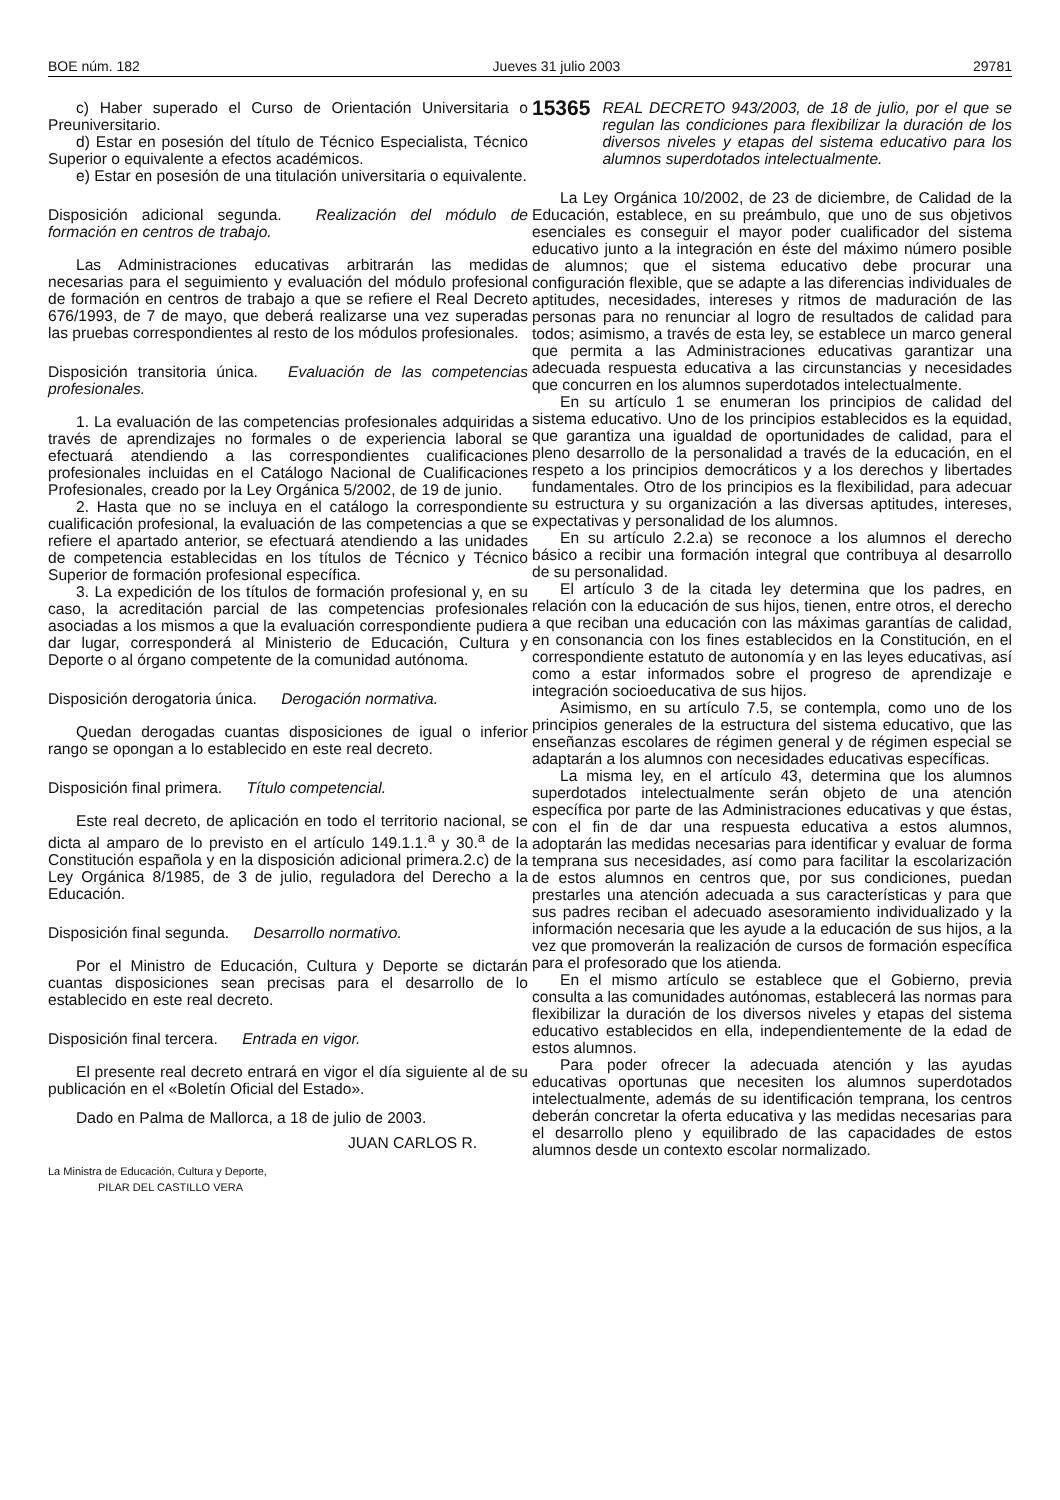BOE núm. 182 Jueves 31 julio 2003 29781
c) Haber superado el Curso de Orientación Universitaria o Preuniversitario.
d) Estar en posesión del título de Técnico Especialista, Técnico Superior o equivalente a efectos académicos.
e) Estar en posesión de una titulación universitaria o equivalente.
Disposición adicional segunda. Realización del módulo de formación en centros de trabajo.
Las Administraciones educativas arbitrarán las medidas necesarias para el seguimiento y evaluación del módulo profesional de formación en centros de trabajo a que se refiere el Real Decreto 676/1993, de 7 de mayo, que deberá realizarse una vez superadas las pruebas correspondientes al resto de los módulos profesionales.
Disposición transitoria única. Evaluación de las competencias profesionales.
1. La evaluación de las competencias profesionales adquiridas a través de aprendizajes no formales o de experiencia laboral se efectuará atendiendo a las correspondientes cualificaciones profesionales incluidas en el Catálogo Nacional de Cualificaciones Profesionales, creado por la Ley Orgánica 5/2002, de 19 de junio.
2. Hasta que no se incluya en el catálogo la correspondiente cualificación profesional, la evaluación de las competencias a que se refiere el apartado anterior, se efectuará atendiendo a las unidades de competencia establecidas en los títulos de Técnico y Técnico Superior de formación profesional específica.
3. La expedición de los títulos de formación profesional y, en su caso, la acreditación parcial de las competencias profesionales asociadas a los mismos a que la evaluación correspondiente pudiera dar lugar, corresponderá al Ministerio de Educación, Cultura y Deporte o al órgano competente de la comunidad autónoma.
Disposición derogatoria única. Derogación normativa.
Quedan derogadas cuantas disposiciones de igual o inferior rango se opongan a lo establecido en este real decreto.
Disposición final primera. Título competencial.
Este real decreto, de aplicación en todo el territorio nacional, se dicta al amparo de lo previsto en el artículo 149.1.1.<sup>a</sup> y 30.<sup>a</sup> de la Constitución española y en la disposición adicional primera.2.c) de la Ley Orgánica 8/1985, de 3 de julio, reguladora del Derecho a la Educación.
Disposición final segunda. Desarrollo normativo.
Por el Ministro de Educación, Cultura y Deporte se dictarán cuantas disposiciones sean precisas para el desarrollo de lo establecido en este real decreto.
Disposición final tercera. Entrada en vigor.
El presente real decreto entrará en vigor el día siguiente al de su publicación en el «Boletín Oficial del Estado».
Dado en Palma de Mallorca, a 18 de julio de 2003.
JUAN CARLOS R.
La Ministra de Educación, Cultura y Deporte,
PILAR DEL CASTILLO VERA
15365 REAL DECRETO 943/2003, de 18 de julio, por el que se regulan las condiciones para flexibilizar la duración de los diversos niveles y etapas del sistema educativo para los alumnos superdotados intelectualmente.
La Ley Orgánica 10/2002, de 23 de diciembre, de Calidad de la Educación, establece, en su preámbulo, que uno de sus objetivos esenciales es conseguir el mayor poder cualificador del sistema educativo junto a la integración en éste del máximo número posible de alumnos; que el sistema educativo debe procurar una configuración flexible, que se adapte a las diferencias individuales de aptitudes, necesidades, intereses y ritmos de maduración de las personas para no renunciar al logro de resultados de calidad para todos; asimismo, a través de esta ley, se establece un marco general que permita a las Administraciones educativas garantizar una adecuada respuesta educativa a las circunstancias y necesidades que concurren en los alumnos superdotados intelectualmente.
En su artículo 1 se enumeran los principios de calidad del sistema educativo. Uno de los principios establecidos es la equidad, que garantiza una igualdad de oportunidades de calidad, para el pleno desarrollo de la personalidad a través de la educación, en el respeto a los principios democráticos y a los derechos y libertades fundamentales. Otro de los principios es la flexibilidad, para adecuar su estructura y su organización a las diversas aptitudes, intereses, expectativas y personalidad de los alumnos.
En su artículo 2.2.a) se reconoce a los alumnos el derecho básico a recibir una formación integral que contribuya al desarrollo de su personalidad.
El artículo 3 de la citada ley determina que los padres, en relación con la educación de sus hijos, tienen, entre otros, el derecho a que reciban una educación con las máximas garantías de calidad, en consonancia con los fines establecidos en la Constitución, en el correspondiente estatuto de autonomía y en las leyes educativas, así como a estar informados sobre el progreso de aprendizaje e integración socioeducativa de sus hijos.
Asimismo, en su artículo 7.5, se contempla, como uno de los principios generales de la estructura del sistema educativo, que las enseñanzas escolares de régimen general y de régimen especial se adaptarán a los alumnos con necesidades educativas específicas.
La misma ley, en el artículo 43, determina que los alumnos superdotados intelectualmente serán objeto de una atención específica por parte de las Administraciones educativas y que éstas, con el fin de dar una respuesta educativa a estos alumnos, adoptarán las medidas necesarias para identificar y evaluar de forma temprana sus necesidades, así como para facilitar la escolarización de estos alumnos en centros que, por sus condiciones, puedan prestarles una atención adecuada a sus características y para que sus padres reciban el adecuado asesoramiento individualizado y la información necesaria que les ayude a la educación de sus hijos, a la vez que promoverán la realización de cursos de formación específica para el profesorado que los atienda.
En el mismo artículo se establece que el Gobierno, previa consulta a las comunidades autónomas, establecerá las normas para flexibilizar la duración de los diversos niveles y etapas del sistema educativo establecidos en ella, independientemente de la edad de estos alumnos.
Para poder ofrecer la adecuada atención y las ayudas educativas oportunas que necesiten los alumnos superdotados intelectualmente, además de su identificación temprana, los centros deberán concretar la oferta educativa y las medidas necesarias para el desarrollo pleno y equilibrado de las capacidades de estos alumnos desde un contexto escolar normalizado.